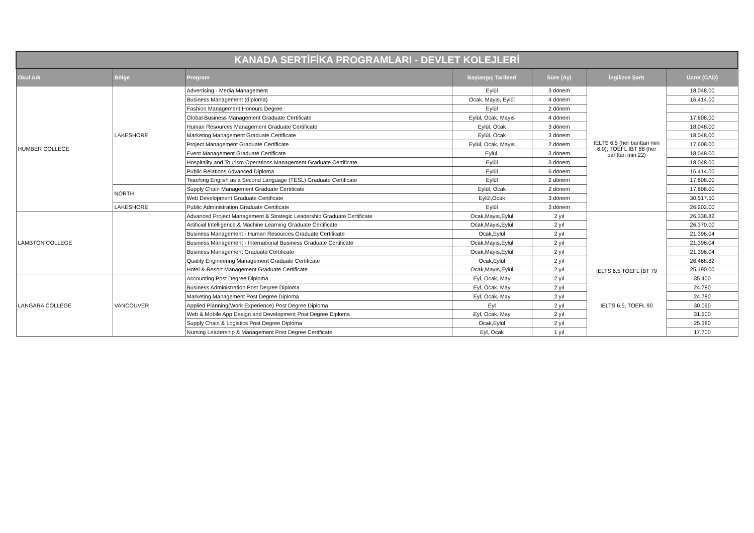| KANADA SERTİFİKA PROGRAMLARI - DEVLET KOLEJLERİ | | | | | | |
| --- | --- | --- | --- | --- | --- | --- |
| Okul Adı | Bölge | Program | Başlangıç Tarihleri | Süre (Ay) | İngilizce Şartı | Ücret (CAD) |
| HUMBER COLLEGE | LAKESHORE | Advertising - Media Management | Eylül | 3 dönem | IELTS 6.5 (her banttan min 6.0); TOEFL IBT 88 (her banttan min 22) | 18,048.00 |
| | | Business Management (diploma) | Ocak, Mayıs, Eylül | 4 dönem | | 16,414.00 |
| | | Fashion Management Honours Degree | Eylül | 2 dönem | | - |
| | | Global Business Management Graduate Certificate | Eylül, Ocak, Mayıs | 4 dönem | | 17,608.00 |
| | | Human Resources Management Graduate Certificate | Eylül, Ocak | 3 dönem | | 18,048.00 |
| | | Marketing Management Graduate Certificate | Eylül, Ocak | 3 dönem | | 18,048.00 |
| | | Project Management Graduate Certificate | Eylül, Ocak, Mayıs | 2 dönem | | 17,608.00 |
| | | Event Management Graduate Certificate | Eylül, | 3 dönem | | 18,048.00 |
| | | Hospitality and Tourism Operations Management Graduate Certificate | Eylül | 3 dönem | | 18,048.00 |
| | | Public Relations Advanced Diploma | Eylül | 6 dönem | | 16,414.00 |
| | | Teaching English as a Second Language (TESL) Graduate Certificate | Eylül | 2 dönem | | 17,608.00 |
| | NORTH | Supply Chain Management Graduate Certificate | Eylül, Ocak | 2 dönem | | 17,608.00 |
| | | Web Development Graduate Certificate | Eylül,Ocak | 3 dönem | | 30,517.50 |
| | LAKESHORE | Public Administration Graduate Certificate | Eylül | 3 dönem | | 26,202.00 |
| LAMBTON COLLEGE | | Advanced Project Management & Strategic Leadership Graduate Certificate | Ocak,Mayıs,Eylül | 2 yıl | IELTS 6.5 TOEFL IBT 79 | 26,338.82 |
| | | Artificial Intelligence & Machine Learning Graduate Certificate | Ocak,Mayıs,Eylül | 2 yıl | | 26,370.00 |
| | | Business Management - Human Resources Graduate Certificate | Ocak,Eylül | 2 yıl | | 21,396.04 |
| | | Business Management - International Business Graduate Certificate | Ocak,Mayıs,Eylül | 2 yıl | | 21,396.04 |
| | | Business Management Graduate Certificate | Ocak,Mayıs,Eylül | 2 yıl | | 21,396.04 |
| | | Quality Engineering Management Graduate Certificate | Ocak,Eylül | 2 yıl | | 26,468.82 |
| | | Hotel & Resort Management Graduate Certificate | Ocak,Mayıs,Eylül | 2 yıl | | 25,190.00 |
| LANGARA COLLEGE | VANCOUVER | Accounting Post Degree Diploma | Eyl, Ocak, May | 2 yıl | IELTS 6.5, TOEFL 90 | 35.400 |
| | | Business Administration Post Degree Diploma | Eyl, Ocak, May | 2 yıl | | 24.780 |
| | | Marketing Management Post Degree Diploma | Eyl, Ocak, May | 2 yıl | | 24.780 |
| | | Applied Planning(Work Experience) Post Degree Diploma | Eyl | 2 yıl | | 30.090 |
| | | Web & Mobile App Design and Development Post Degree Diploma | Eyl, Ocak, May | 2 yıl | | 31.500 |
| | | Supply Chain & Logistics Post Degree Diploma | Ocak,Eylül | 2 yıl | | 25.380 |
| | | Nursing Leadership & Management Post Degree Certificate | Eyl, Ocak | 1 yıl | | 17.700 |